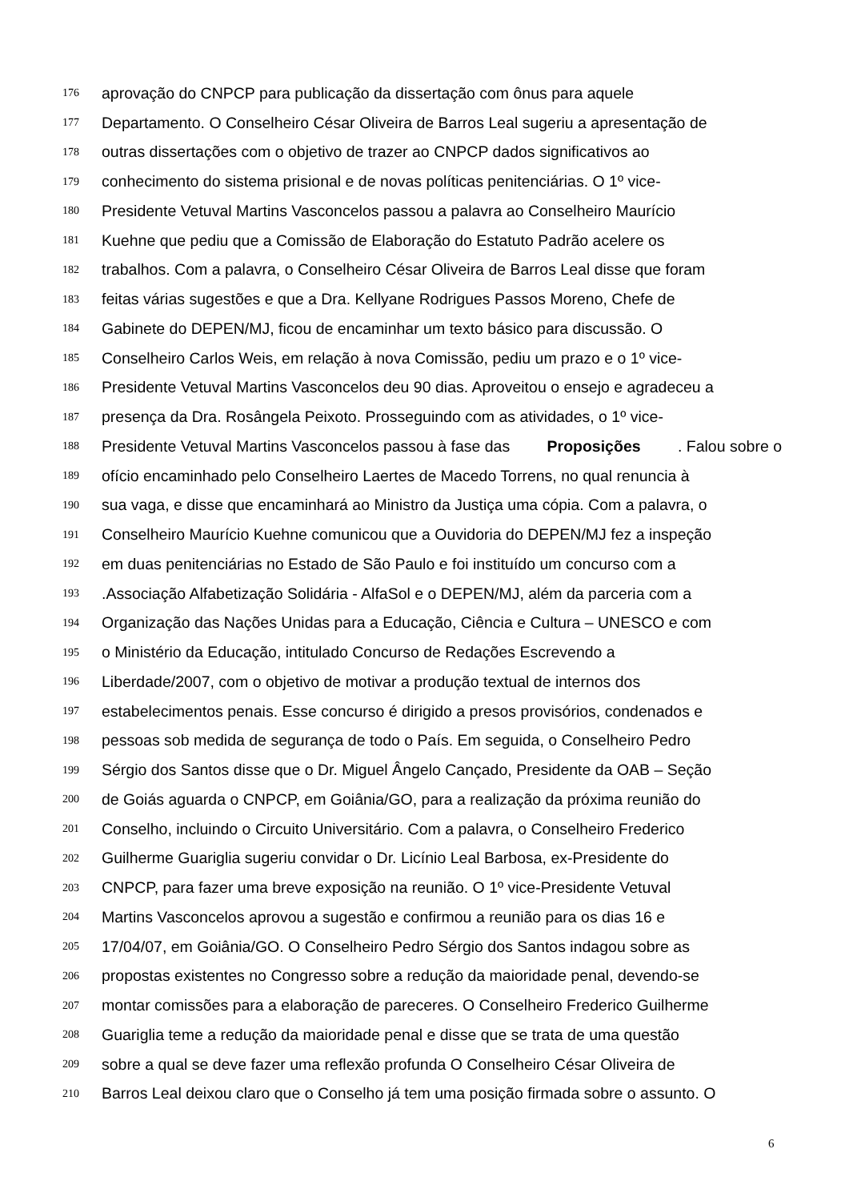176 aprovação do CNPCP para publicação da dissertação com ônus para aquele
177 Departamento. O Conselheiro César Oliveira de Barros Leal sugeriu a apresentação de
178 outras dissertações com o objetivo de trazer ao CNPCP dados significativos ao
179 conhecimento do sistema prisional e de novas políticas penitenciárias. O 1º vice-
180 Presidente Vetuval Martins Vasconcelos passou a palavra ao Conselheiro Maurício
181 Kuehne que pediu que a Comissão de Elaboração do Estatuto Padrão acelere os
182 trabalhos. Com a palavra, o Conselheiro César Oliveira de Barros Leal disse que foram
183 feitas várias sugestões e que a Dra. Kellyane Rodrigues Passos Moreno, Chefe de
184 Gabinete do DEPEN/MJ, ficou de encaminhar um texto básico para discussão. O
185 Conselheiro Carlos Weis, em relação à nova Comissão, pediu um prazo e o 1º vice-
186 Presidente Vetuval Martins Vasconcelos deu 90 dias. Aproveitou o ensejo e agradeceu a
187 presença da Dra. Rosângela Peixoto. Prosseguindo com as atividades, o 1º vice-
188 Presidente Vetuval Martins Vasconcelos passou à fase das Proposições. Falou sobre o
189 ofício encaminhado pelo Conselheiro Laertes de Macedo Torrens, no qual renuncia à
190 sua vaga, e disse que encaminhará ao Ministro da Justiça uma cópia. Com a palavra, o
191 Conselheiro Maurício Kuehne comunicou que a Ouvidoria do DEPEN/MJ fez a inspeção
192 em duas penitenciárias no Estado de São Paulo e foi instituído um concurso com a
193.Associação Alfabetização Solidária - AlfaSol e o DEPEN/MJ, além da parceria com a
194 Organização das Nações Unidas para a Educação, Ciência e Cultura – UNESCO e com
195 o Ministério da Educação, intitulado Concurso de Redações Escrevendo a
196 Liberdade/2007, com o objetivo de motivar a produção textual de internos dos
197 estabelecimentos penais. Esse concurso é dirigido a presos provisórios, condenados e
198 pessoas sob medida de segurança de todo o País. Em seguida, o Conselheiro Pedro
199 Sérgio dos Santos disse que o Dr. Miguel Ângelo Cançado, Presidente da OAB – Seção
200 de Goiás aguarda o CNPCP, em Goiânia/GO, para a realização da próxima reunião do
201 Conselho, incluindo o Circuito Universitário. Com a palavra, o Conselheiro Frederico
202 Guilherme Guariglia sugeriu convidar o Dr. Licínio Leal Barbosa, ex-Presidente do
203 CNPCP, para fazer uma breve exposição na reunião. O 1º vice-Presidente Vetuval
204 Martins Vasconcelos aprovou a sugestão e confirmou a reunião para os dias 16 e
205 17/04/07, em Goiânia/GO. O Conselheiro Pedro Sérgio dos Santos indagou sobre as
206 propostas existentes no Congresso sobre a redução da maioridade penal, devendo-se
207 montar comissões para a elaboração de pareceres. O Conselheiro Frederico Guilherme
208 Guariglia teme a redução da maioridade penal e disse que se trata de uma questão
209 sobre a qual se deve fazer uma reflexão profunda O Conselheiro César Oliveira de
210 Barros Leal deixou claro que o Conselho já tem uma posição firmada sobre o assunto. O
6